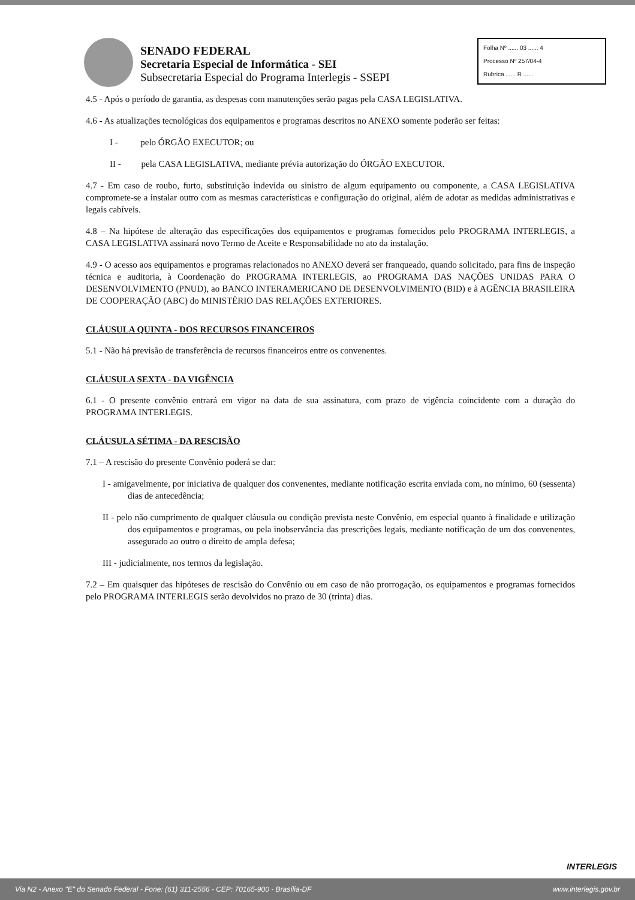SENADO FEDERAL
Secretaria Especial de Informática - SEI
Subsecretaria Especial do Programa Interlegis - SSEPI
Folha Nº ...... 03 ...... 4
Processo Nº 257/04-4
Rubrica ...... R ......
4.5 - Após o período de garantia, as despesas com manutenções serão pagas pela CASA LEGISLATIVA.
4.6 - As atualizações tecnológicas dos equipamentos e programas descritos no ANEXO somente poderão ser feitas:
I - pelo ÓRGÃO EXECUTOR; ou
II - pela CASA LEGISLATIVA, mediante prévia autorização do ÓRGÃO EXECUTOR.
4.7 - Em caso de roubo, furto, substituição indevida ou sinistro de algum equipamento ou componente, a CASA LEGISLATIVA compromete-se a instalar outro com as mesmas características e configuração do original, além de adotar as medidas administrativas e legais cabíveis.
4.8 – Na hipótese de alteração das especificações dos equipamentos e programas fornecidos pelo PROGRAMA INTERLEGIS, a CASA LEGISLATIVA assinará novo Termo de Aceite e Responsabilidade no ato da instalação.
4.9 - O acesso aos equipamentos e programas relacionados no ANEXO deverá ser franqueado, quando solicitado, para fins de inspeção técnica e auditoria, à Coordenação do PROGRAMA INTERLEGIS, ao PROGRAMA DAS NAÇÕES UNIDAS PARA O DESENVOLVIMENTO (PNUD), ao BANCO INTERAMERICANO DE DESENVOLVIMENTO (BID) e à AGÊNCIA BRASILEIRA DE COOPERAÇÃO (ABC) do MINISTÉRIO DAS RELAÇÕES EXTERIORES.
CLÁUSULA QUINTA - DOS RECURSOS FINANCEIROS
5.1 - Não há previsão de transferência de recursos financeiros entre os convenentes.
CLÁUSULA SEXTA - DA VIGÊNCIA
6.1 - O presente convênio entrará em vigor na data de sua assinatura, com prazo de vigência coincidente com a duração do PROGRAMA INTERLEGIS.
CLÁUSULA SÉTIMA - DA RESCISÃO
7.1 – A rescisão do presente Convênio poderá se dar:
I - amigavelmente, por iniciativa de qualquer dos convenentes, mediante notificação escrita enviada com, no mínimo, 60 (sessenta) dias de antecedência;
II - pelo não cumprimento de qualquer cláusula ou condição prevista neste Convênio, em especial quanto à finalidade e utilização dos equipamentos e programas, ou pela inobservância das prescrições legais, mediante notificação de um dos convenentes, assegurado ao outro o direito de ampla defesa;
III - judicialmente, nos termos da legislação.
7.2 – Em quaisquer das hipóteses de rescisão do Convênio ou em caso de não prorrogação, os equipamentos e programas fornecidos pelo PROGRAMA INTERLEGIS serão devolvidos no prazo de 30 (trinta) dias.
INTERLEGIS
Via N2 - Anexo "E" do Senado Federal - Fone: (61) 311-2556 - CEP: 70165-900 - Brasília-DF www.interlegis.gov.br